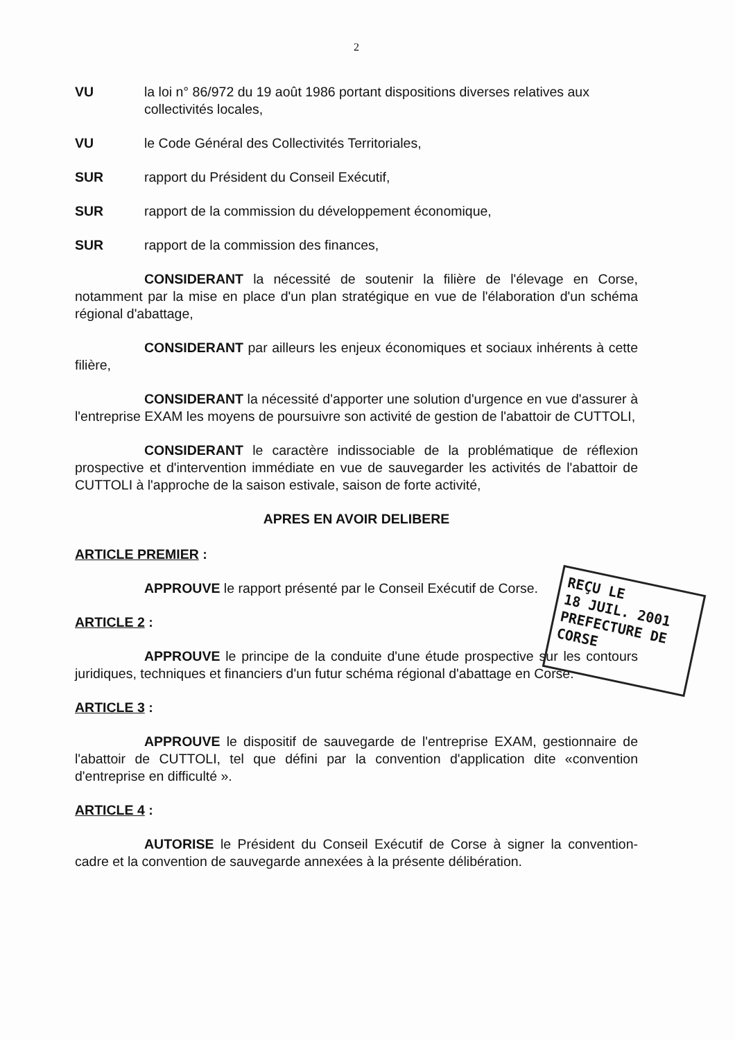2
VU la loi n° 86/972 du 19 août 1986 portant dispositions diverses relatives aux collectivités locales,
VU le Code Général des Collectivités Territoriales,
SUR rapport du Président du Conseil Exécutif,
SUR rapport de la commission du développement économique,
SUR rapport de la commission des finances,
CONSIDERANT la nécessité de soutenir la filière de l'élevage en Corse, notamment par la mise en place d'un plan stratégique en vue de l'élaboration d'un schéma régional d'abattage,
CONSIDERANT par ailleurs les enjeux économiques et sociaux inhérents à cette filière,
CONSIDERANT la nécessité d'apporter une solution d'urgence en vue d'assurer à l'entreprise EXAM les moyens de poursuivre son activité de gestion de l'abattoir de CUTTOLI,
CONSIDERANT le caractère indissociable de la problématique de réflexion prospective et d'intervention immédiate en vue de sauvegarder les activités de l'abattoir de CUTTOLI à l'approche de la saison estivale, saison de forte activité,
APRES EN AVOIR DELIBERE
ARTICLE PREMIER :
APPROUVE le rapport présenté par le Conseil Exécutif de Corse.
ARTICLE 2 :
APPROUVE le principe de la conduite d'une étude prospective sur les contours juridiques, techniques et financiers d'un futur schéma régional d'abattage en Corse.
ARTICLE 3 :
APPROUVE le dispositif de sauvegarde de l'entreprise EXAM, gestionnaire de l'abattoir de CUTTOLI, tel que défini par la convention d'application dite «convention d'entreprise en difficulté ».
ARTICLE 4 :
AUTORISE le Président du Conseil Exécutif de Corse à signer la convention-cadre et la convention de sauvegarde annexées à la présente délibération.
REÇU LE
18 JUIL. 2001
PREFECTURE DE CORSE